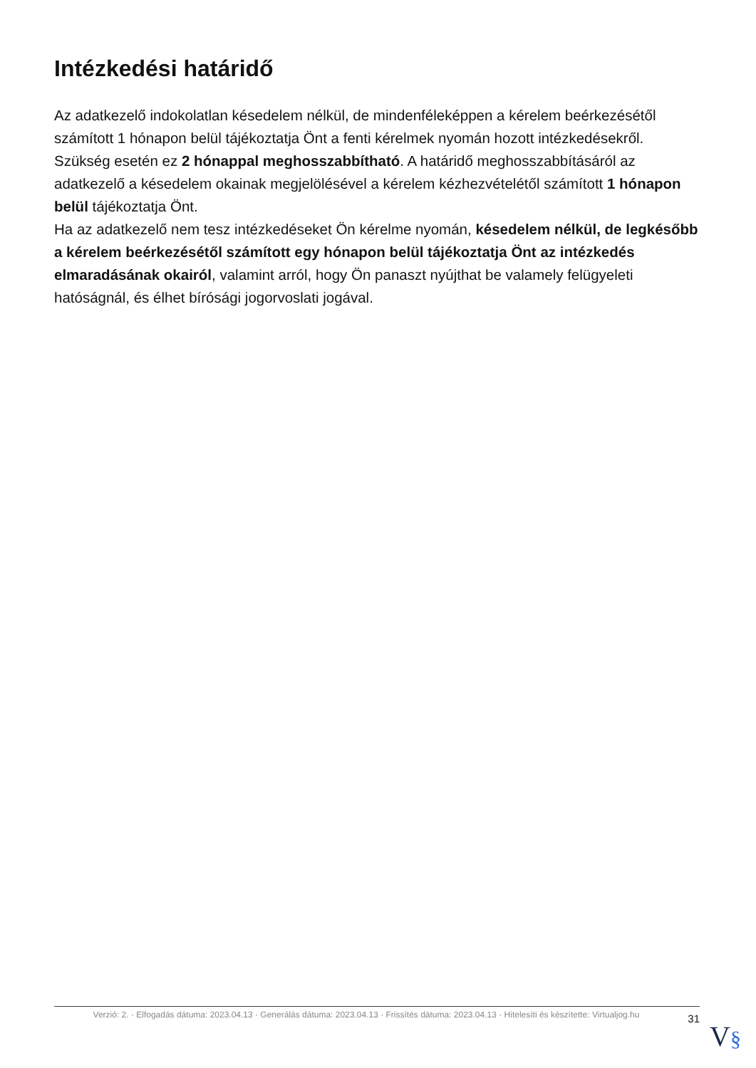Intézkedési határidő
Az adatkezelő indokolatlan késedelem nélkül, de mindenféleképpen a kérelem beérkezésétől számított 1 hónapon belül tájékoztatja Önt a fenti kérelmek nyomán hozott intézkedésekről.
Szükség esetén ez 2 hónappal meghosszabbítható. A határidő meghosszabbításáról az adatkezelő a késedelem okainak megjelölésével a kérelem kézhezvételétől számított 1 hónapon belül tájékoztatja Önt.
Ha az adatkezelő nem tesz intézkedéseket Ön kérelme nyomán, késedelem nélkül, de legkésőbb a kérelem beérkezésétől számított egy hónapon belül tájékoztatja Önt az intézkedés elmaradásának okairól, valamint arról, hogy Ön panaszt nyújthat be valamely felügyeleti hatóságnál, és élhet bírósági jogorvoslati jogával.
Verzió: 2. · Elfogadás dátuma: 2023.04.13 · Generálás dátuma: 2023.04.13 · Frissítés dátuma: 2023.04.13 · Hitelesíti és készítette: Virtualjog.hu
31
V§